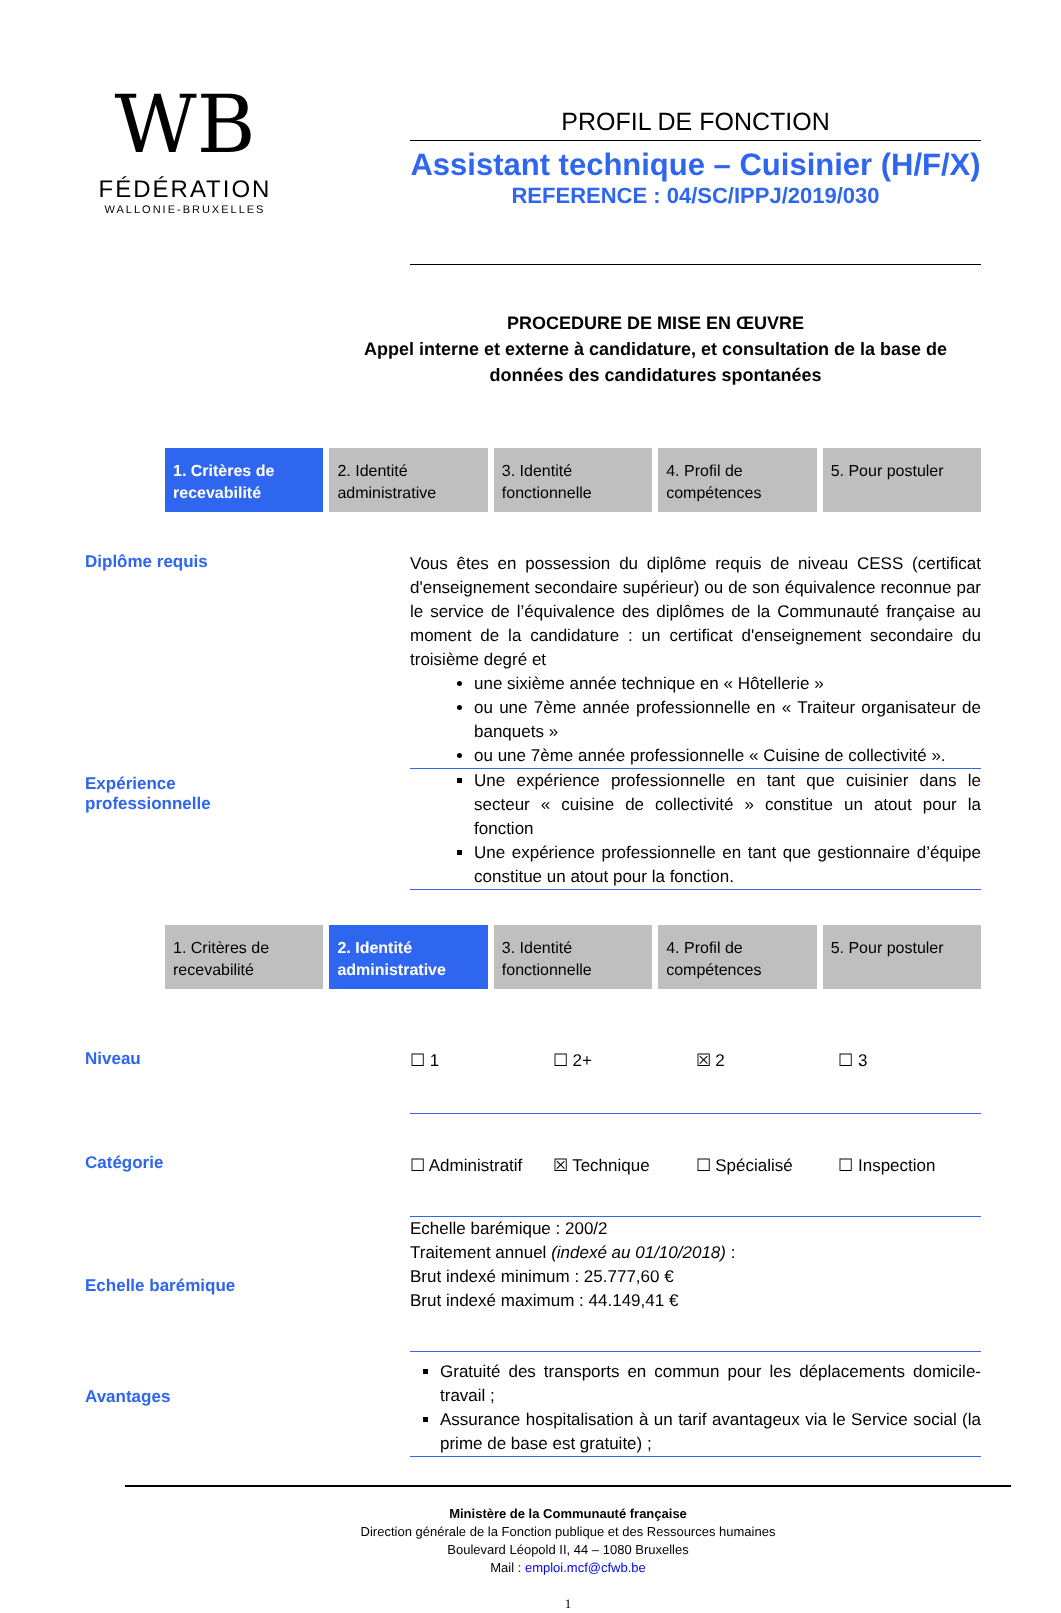WB
FÉDÉRATION
WALLONIE-BRUXELLES
PROFIL DE FONCTION
Assistant technique – Cuisinier (H/F/X)
REFERENCE : 04/SC/IPPJ/2019/030
PROCEDURE DE MISE EN ŒUVRE
Appel interne et externe à candidature, et consultation de la base de données des candidatures spontanées
1. Critères de recevabilité 2. Identité administrative 3. Identité fonctionnelle 4. Profil de compétences 5. Pour postuler
Diplôme requis
Vous êtes en possession du diplôme requis de niveau CESS (certificat d'enseignement secondaire supérieur) ou de son équivalence reconnue par le service de l’équivalence des diplômes de la Communauté française au moment de la candidature : un certificat d'enseignement secondaire du troisième degré et
une sixième année technique en « Hôtellerie »
ou une 7ème année professionnelle en « Traiteur organisateur de banquets »
ou une 7ème année professionnelle « Cuisine de collectivité ».
Expérience professionnelle
Une expérience professionnelle en tant que cuisinier dans le secteur « cuisine de collectivité » constitue un atout pour la fonction
Une expérience professionnelle en tant que gestionnaire d’équipe constitue un atout pour la fonction.
1. Critères de recevabilité 2. Identité administrative 3. Identité fonctionnelle 4. Profil de compétences 5. Pour postuler
Niveau
☐ 1 ☐ 2+ ☒ 2 ☐ 3
Catégorie
☐ Administratif ☒ Technique ☐ Spécialisé ☐ Inspection
Echelle barémique
Echelle barémique : 200/2
Traitement annuel (indexé au 01/10/2018) :
Brut indexé minimum : 25.777,60 €
Brut indexé maximum : 44.149,41 €
Avantages
Gratuité des transports en commun pour les déplacements domicile-travail ;
Assurance hospitalisation à un tarif avantageux via le Service social (la prime de base est gratuite) ;
Ministère de la Communauté française
Direction générale de la Fonction publique et des Ressources humaines
Boulevard Léopold II, 44 – 1080 Bruxelles
Mail : emploi.mcf@cfwb.be
1